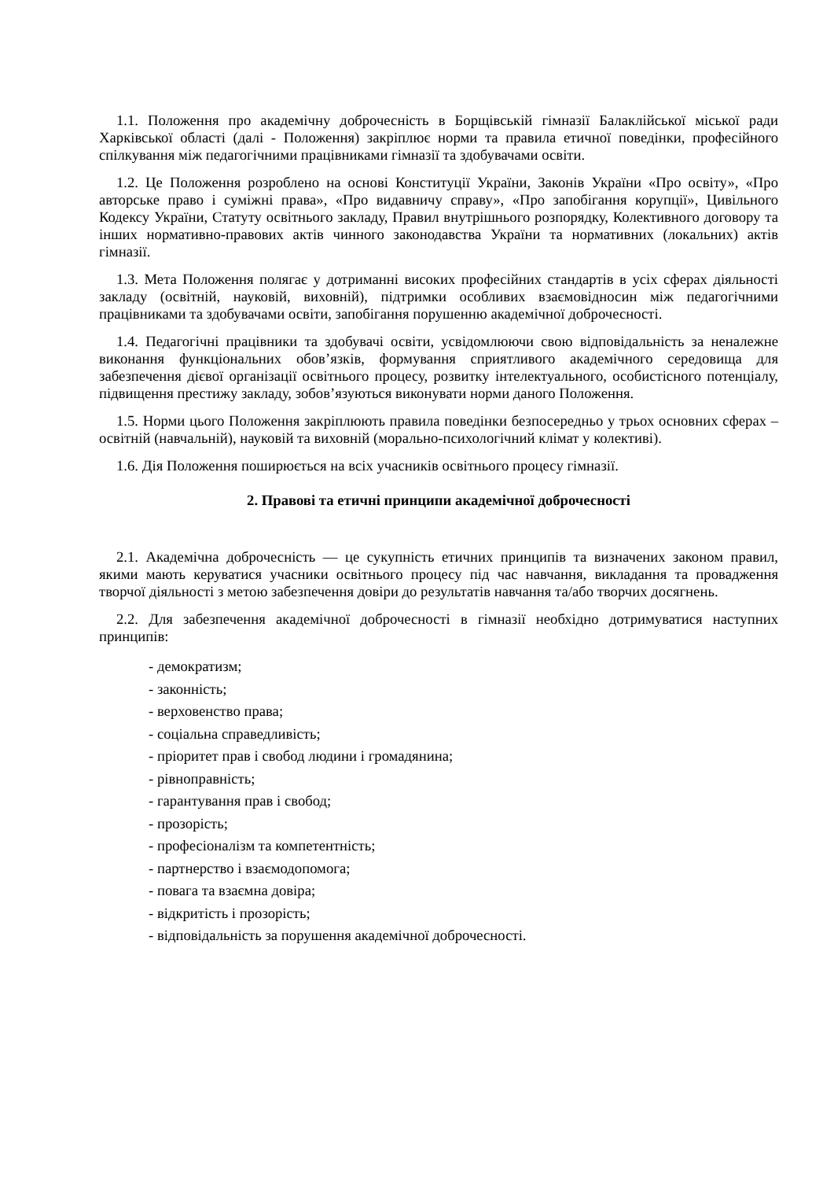1.1. Положення про академічну доброчесність в Борщівській гімназії Балаклійської міської ради Харківської області (далі - Положення) закріплює норми та правила етичної поведінки, професійного спілкування між педагогічними працівниками гімназії та здобувачами освіти.
1.2. Це Положення розроблено на основі Конституції України, Законів України «Про освіту», «Про авторське право і суміжні права», «Про видавничу справу», «Про запобігання корупції», Цивільного Кодексу України, Статуту освітнього закладу, Правил внутрішнього розпорядку, Колективного договору та інших нормативно-правових актів чинного законодавства України та нормативних (локальних) актів гімназії.
1.3. Мета Положення полягає у дотриманні високих професійних стандартів в усіх сферах діяльності закладу (освітній, науковій, виховній), підтримки особливих взаємовідносин між педагогічними працівниками та здобувачами освіти, запобігання порушенню академічної доброчесності.
1.4. Педагогічні працівники та здобувачі освіти, усвідомлюючи свою відповідальність за неналежне виконання функціональних обов’язків, формування сприятливого академічного середовища для забезпечення дієвої організації освітнього процесу, розвитку інтелектуального, особистісного потенціалу, підвищення престижу закладу, зобов’язуються виконувати норми даного Положення.
1.5. Норми цього Положення закріплюють правила поведінки безпосередньо у трьох основних сферах – освітній (навчальній), науковій та виховній (морально-психологічний клімат у колективі).
1.6. Дія Положення поширюється на всіх учасників освітнього процесу гімназії.
2. Правові та етичні принципи академічної доброчесності
2.1. Академічна доброчесність — це сукупність етичних принципів та визначених законом правил, якими мають керуватися учасники освітнього процесу під час навчання, викладання та провадження творчої діяльності з метою забезпечення довіри до результатів навчання та/або творчих досягнень.
2.2. Для забезпечення академічної доброчесності в гімназії необхідно дотримуватися наступних принципів:
- демократизм;
- законність;
- верховенство права;
- соціальна справедливість;
- пріоритет прав і свобод людини і громадянина;
- рівноправність;
- гарантування прав і свобод;
- прозорість;
- професіоналізм та компетентність;
- партнерство і взаємодопомога;
- повага та взаємна довіра;
- відкритість і прозорість;
- відповідальність за порушення академічної доброчесності.